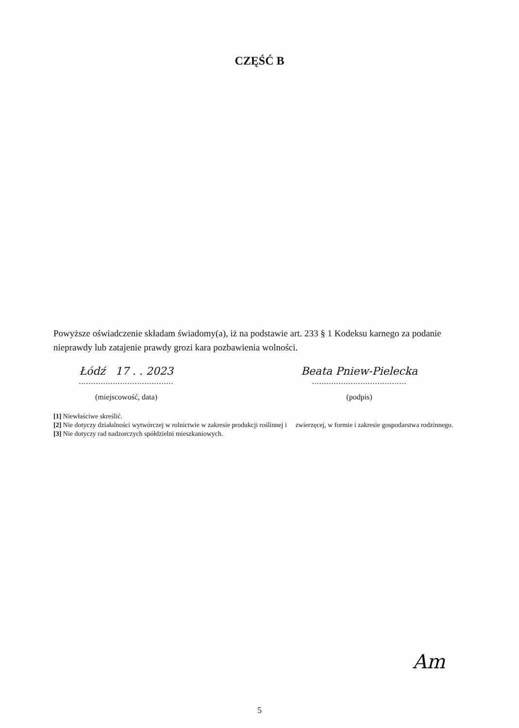CZĘŚĆ B
Powyższe oświadczenie składam świadomy(a), iż na podstawie art. 233 § 1 Kodeksu karnego za podanie nieprawdy lub zatajenie prawdy grozi kara pozbawienia wolności.
Łódź 17 . . 2023
.......................................
(miejscowość, data)
Beata Pniew-Pielecka
.......................................
(podpis)
[1] Niewłaściwe skreślić.
[2] Nie dotyczy działalności wytwórczej w rolnictwie w zakresie produkcji roślinnej i zwierzęcej, w formie i zakresie gospodarstwa rodzinnego.
[3] Nie dotyczy rad nadzorczych spółdzielni mieszkaniowych.
Am
5